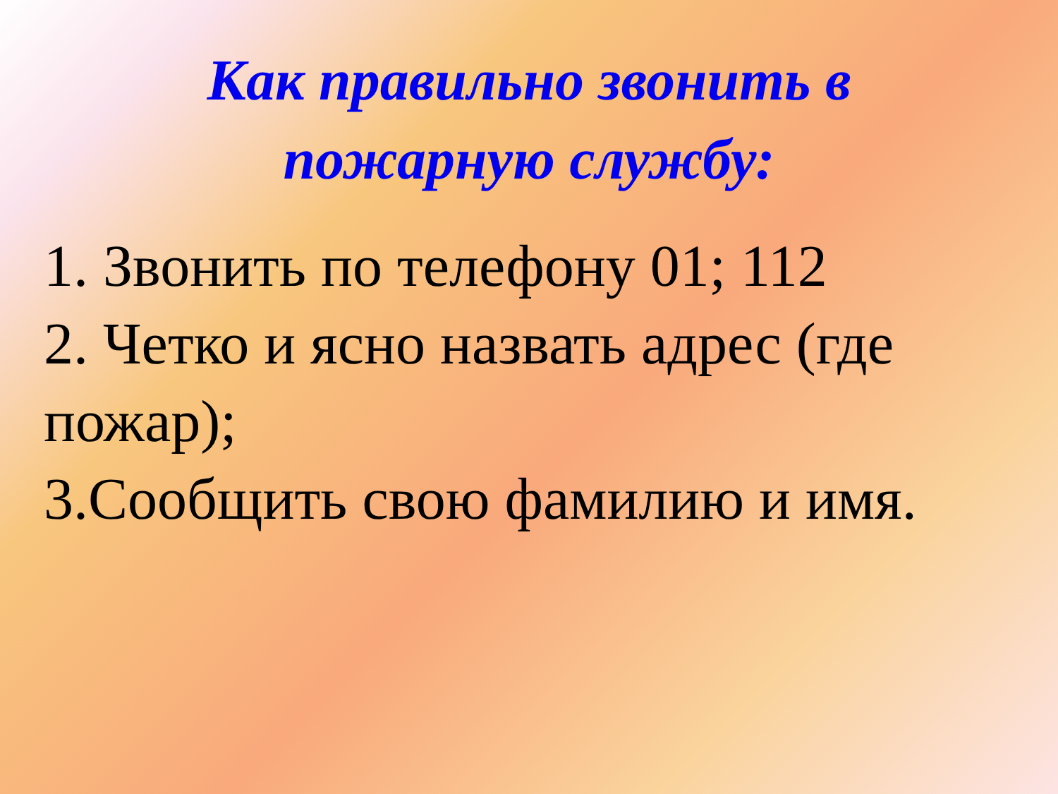Как правильно звонить в
пожарную службу:
1. Звонить по телефону 01; 112
2. Четко и ясно назвать адрес (где пожар);
3.Сообщить свою фамилию и имя.